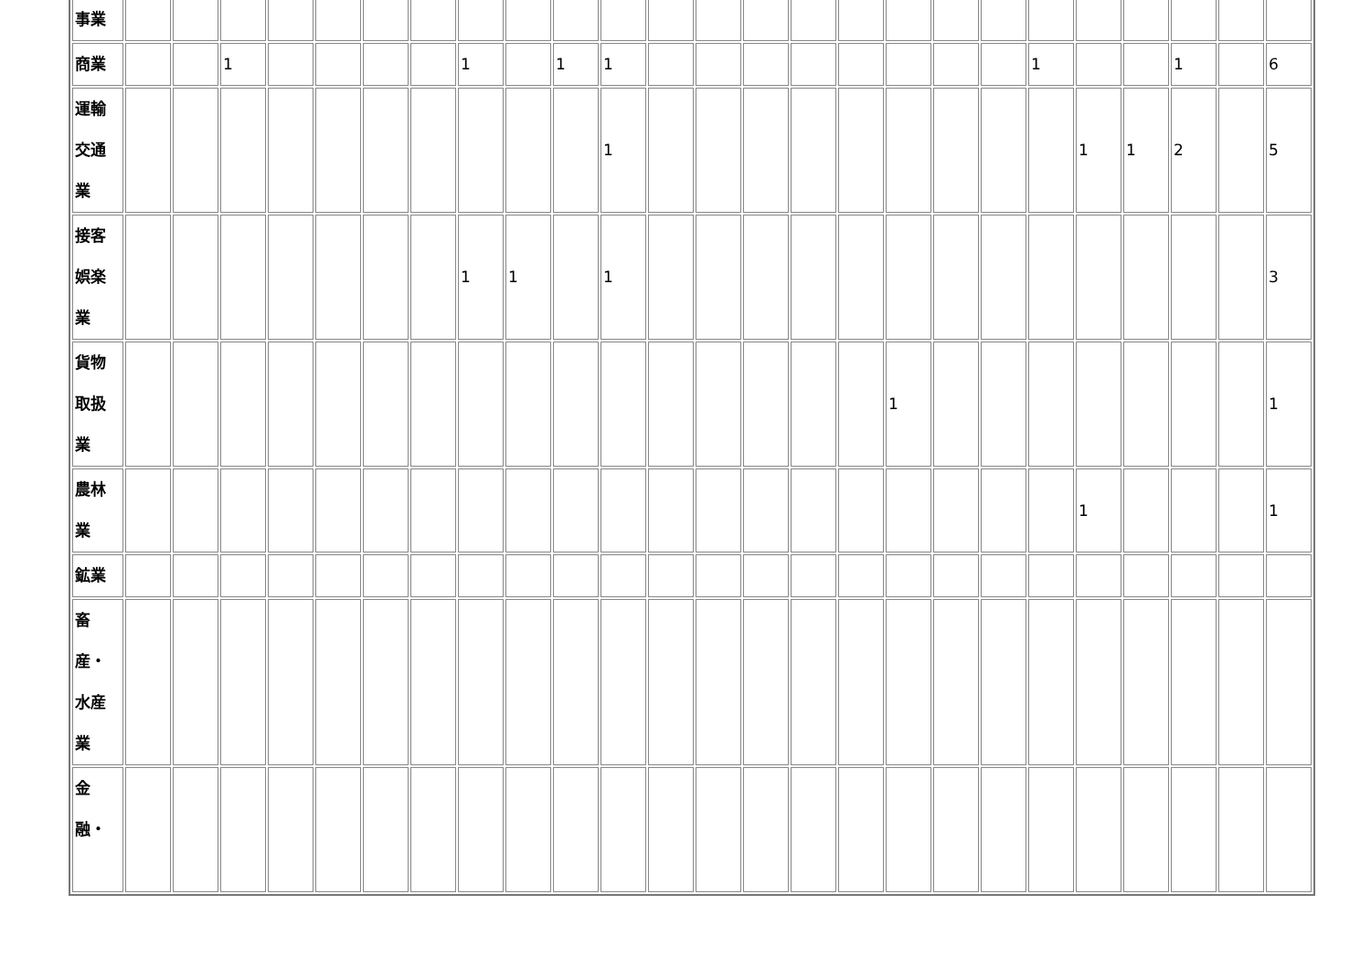| 事業 | | | | | | | | | | | | | | | | | | | | | | | | | |
| 商業 | | | 1 | | | | | 1 | | 1 | 1 | | | | | | | | | 1 | | | 1 | | 6 |
| 運輸 交通 業 | | | | | | | | | | | 1 | | | | | | | | | | 1 | 1 | 2 | | 5 |
| 接客 娯楽 業 | | | | | | | | 1 | 1 | | 1 | | | | | | | | | | | | | | 3 |
| 貨物 取扱 業 | | | | | | | | | | | | | | | | | 1 | | | | | | | | 1 |
| 農林 業 | | | | | | | | | | | | | | | | | | | | | 1 | | | | 1 |
| 鉱業 | | | | | | | | | | | | | | | | | | | | | | | | | |
| 畜 産・ 水産 業 | | | | | | | | | | | | | | | | | | | | | | | | | |
| 金 融・ | | | | | | | | | | | | | | | | | | | | | | | | | |